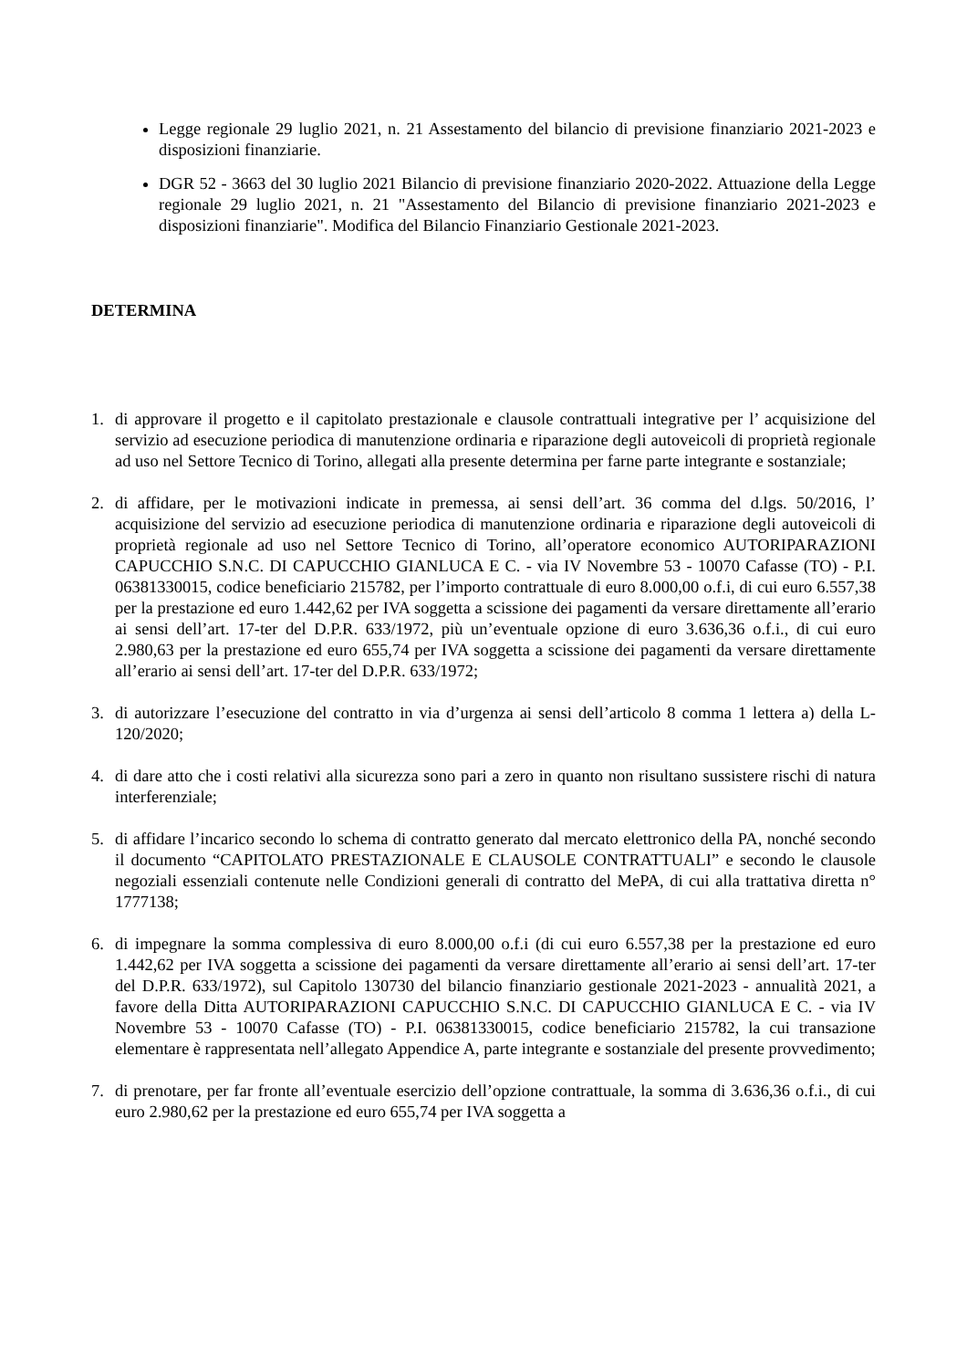Legge regionale 29 luglio 2021, n. 21 Assestamento del bilancio di previsione finanziario 2021-2023 e disposizioni finanziarie.
DGR 52 - 3663 del 30 luglio 2021 Bilancio di previsione finanziario 2020-2022. Attuazione della Legge regionale 29 luglio 2021, n. 21 "Assestamento del Bilancio di previsione finanziario 2021-2023 e disposizioni finanziarie". Modifica del Bilancio Finanziario Gestionale 2021-2023.
DETERMINA
1. di approvare il progetto e il capitolato prestazionale e clausole contrattuali integrative per l’ acquisizione del servizio ad esecuzione periodica di manutenzione ordinaria e riparazione degli autoveicoli di proprietà regionale ad uso nel Settore Tecnico di Torino, allegati alla presente determina per farne parte integrante e sostanziale;
2. di affidare, per le motivazioni indicate in premessa, ai sensi dell’art. 36 comma del d.lgs. 50/2016, l’ acquisizione del servizio ad esecuzione periodica di manutenzione ordinaria e riparazione degli autoveicoli di proprietà regionale ad uso nel Settore Tecnico di Torino, all’operatore economico AUTORIPARAZIONI CAPUCCHIO S.N.C. DI CAPUCCHIO GIANLUCA E C. - via IV Novembre 53 - 10070 Cafasse (TO) - P.I. 06381330015, codice beneficiario 215782, per l’importo contrattuale di euro 8.000,00 o.f.i, di cui euro 6.557,38 per la prestazione ed euro 1.442,62 per IVA soggetta a scissione dei pagamenti da versare direttamente all’erario ai sensi dell’art. 17-ter del D.P.R. 633/1972, più un’eventuale opzione di euro 3.636,36 o.f.i., di cui euro 2.980,63 per la prestazione ed euro 655,74 per IVA soggetta a scissione dei pagamenti da versare direttamente all’erario ai sensi dell’art. 17-ter del D.P.R. 633/1972;
3. di autorizzare l’esecuzione del contratto in via d’urgenza ai sensi dell’articolo 8 comma 1 lettera a) della L- 120/2020;
4. di dare atto che i costi relativi alla sicurezza sono pari a zero in quanto non risultano sussistere rischi di natura interferenziale;
5. di affidare l’incarico secondo lo schema di contratto generato dal mercato elettronico della PA, nonché secondo il documento “CAPITOLATO PRESTAZIONALE E CLAUSOLE CONTRATTUALI” e secondo le clausole negoziali essenziali contenute nelle Condizioni generali di contratto del MePA, di cui alla trattativa diretta n° 1777138;
6. di impegnare la somma complessiva di euro 8.000,00 o.f.i (di cui euro 6.557,38 per la prestazione ed euro 1.442,62 per IVA soggetta a scissione dei pagamenti da versare direttamente all’erario ai sensi dell’art. 17-ter del D.P.R. 633/1972), sul Capitolo 130730 del bilancio finanziario gestionale 2021-2023 - annualità 2021, a favore della Ditta AUTORIPARAZIONI CAPUCCHIO S.N.C. DI CAPUCCHIO GIANLUCA E C. - via IV Novembre 53 - 10070 Cafasse (TO) - P.I. 06381330015, codice beneficiario 215782, la cui transazione elementare è rappresentata nell’allegato Appendice A, parte integrante e sostanziale del presente provvedimento;
7. di prenotare, per far fronte all’eventuale esercizio dell’opzione contrattuale, la somma di 3.636,36 o.f.i., di cui euro 2.980,62 per la prestazione ed euro 655,74 per IVA soggetta a